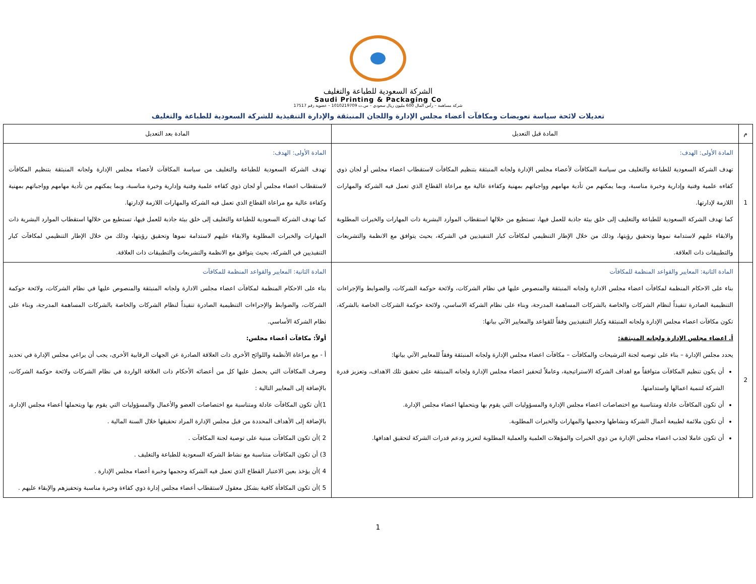الشركة السعودية للطباعة والتغليف
Saudi Printing & Packaging Co
شركة مساهمة – رأس المال 600 مليون ريال سعودي – س.ت 1010219709 – عضوية رقم 17517
تعديلات لائحة سياسة تعويضات ومكافآت أعضاء مجلس الإدارة واللجان المنبثقة والإدارة التنفيذية للشركة السعودية للطباعة والتغليف
| م | المادة قبل التعديل | المادة بعد التعديل |
| --- | --- | --- |
| 1 | المادة الأولى: الهدف: تهدف الشركة السعودية للطباعة والتغليف من سياسة المكافآت لأعضاء مجلس الإدارة ولجانه المنبثقة بتنظيم المكافآت لاستقطاب اعضاء مجلس أو لجان ذوي كفاءه علمية وفنية وإدارية وخبرة مناسبة، وبما يمكنهم من تأدية مهامهم وواجباتهم بمهنية وكفاءة عالية مع مراعاة القطاع الذي تعمل فيه الشركة والمهارات اللازمة لإدارتها. كما تهدف الشركة السعودية للطباعة والتغليف إلى خلق بيئة جاذبة للعمل فيها، تستطيع من خلالها استقطاب الموارد البشرية ذات المهارات والخبرات المطلوبة والابقاء عليهم لاستدامة نموها وتحقيق رؤيتها، وذلك من خلال الإطار التنظيمي لمكافآت كبار التنفيذيين في الشركة، بحيث يتوافق مع الانظمة والتشريعات والتطبيقات ذات العلاقة. | المادة الأولى: الهدف: تهدف الشركة السعودية للطباعة والتغليف من سياسة المكافآت لأعضاء مجلس الإدارة ولجانه المنبثقة بتنظيم المكافآت لاستقطاب اعضاء مجلس أو لجان ذوي كفاءه علمية وفنية وإدارية وخبرة مناسبة، وبما يمكنهم من تأدية مهامهم وواجباتهم بمهنية وكفاءة عالية مع مراعاة القطاع الذي تعمل فيه الشركة والمهارات اللازمة لإدارتها. كما تهدف الشركة السعودية للطباعة والتغليف إلى خلق بيئة جاذبة للعمل فيها، تستطيع من خلالها استقطاب الموارد البشرية ذات المهارات والخبرات المطلوبة والابقاء عليهم لاستدامة نموها وتحقيق رؤيتها، وذلك من خلال الإطار التنظيمي لمكافآت كبار التنفيذيين في الشركة، بحيث يتوافق مع الانظمة والتشريعات والتطبيقات ذات العلاقة. |
| 2 | المادة الثانية: المعايير والقواعد المنظمة للمكافآت بناء على الاحكام المنظمة لمكافآت اعضاء مجلس الادارة ولجانه المنبثقة والمنصوص عليها في نظام الشركات، ولائحة حوكمة الشركات، والضوابط والإجراءات التنظيمية الصادرة تنفيذاً لنظام الشركات والخاصة بالشركات المساهمة المدرجة، وبناء على نظام الشركة الاساسي، ولائحة حوكمة الشركات الخاصة بالشركة، تكون مكافآت اعضاء مجلس الإدارة ولجانه المنبثقة وكبار التنفيذيين وفقاً للقواعد والمعايير الآتي بيانها: أ. اعضاء مجلس الإدارة ولجانه المنبثقة: يحدد مجلس الإدارة – بناء على توصيه لجنة الترشيحات والمكافآت – مكافآت اعضاء مجلس الإدارة ولجانه المنبثقة وفقاً للمعايير الآتي بيانها: أن يكون تنظيم المكافآت متوافقاً مع اهداف الشركة الاستراتيجية، وعاملاً لتحفيز اعضاء مجلس الإدارة ولجانه المنبثقة على تحقيق تلك الاهداف، وتعزيز قدرة الشركة لتنمية اعمالها واستدامتها. أن تكون المكافآت عادلة ومتناسبة مع اختصاصات اعضاء مجلس الإدارة والمسؤوليات التي يقوم بها ويتحملها اعضاء مجلس الإدارة. أن تكون ملائمة لطبيعة أعمال الشركة ونشاطها وحجمها والمهارات والخبرات المطلوبة. أن تكون عاملا لجذب اعضاء مجلس الإدارة من ذوي الخبرات والمؤهلات العلمية والعملية المطلوبة لتعزيز ودعم قدرات الشركة لتحقيق اهدافها. | المادة الثانية: المعايير والقواعد المنظمة للمكافآت بناء على الاحكام المنظمة لمكافآت اعضاء مجلس الادارة ولجانه المنبثقة والمنصوص عليها في نظام الشركات، ولائحة حوكمة الشركات، والضوابط والإجراءات التنظيمية الصادرة تنفيذاً لنظام الشركات والخاصة بالشركات المساهمة المدرجة، وبناء على نظام الشركة الأساسي. أولاً: مكافآت أعضاء مجلس: أ - مع مراعاة الأنظمة واللوائح الأخرى ذات العلاقة الصادرة عن الجهات الرقابية الأخرى، يجب أن يراعي مجلس الإدارة في تحديد وصرف المكافآت التي يحصل عليها كل من أعضائه الأحكام ذات العلاقة الواردة في نظام الشركات ولائحة حوكمة الشركات، بالإضافة إلى المعايير التالية : 1)أن تكون المكافآت عادلة ومتناسبة مع اختصاصات العضو والأعمال والمسؤوليات التي يقوم بها ويتحملها أعضاء مجلس الإدارة، بالإضافة إلى الأهداف المحددة من قبل مجلس الإدارة المراد تحقيقها خلال السنة المالية . 2 )أن تكون المكافآت مبنية على توصية لجنة المكافآت . 3) أن تكون المكافآت متناسبة مع نشاط الشركة السعودية للطباعة والتغليف . 4 )أن يؤخذ بعين الاعتبار القطاع الذي تعمل فيه الشركة وحجمها وخبرة أعضاء مجلس الإدارة . 5 )أن تكون المكافأة كافية بشكل معقول لاستقطاب أعضاء مجلس إدارة ذوي كفاءة وخبرة مناسبة وتحفيزهم والإبقاء عليهم . |
1